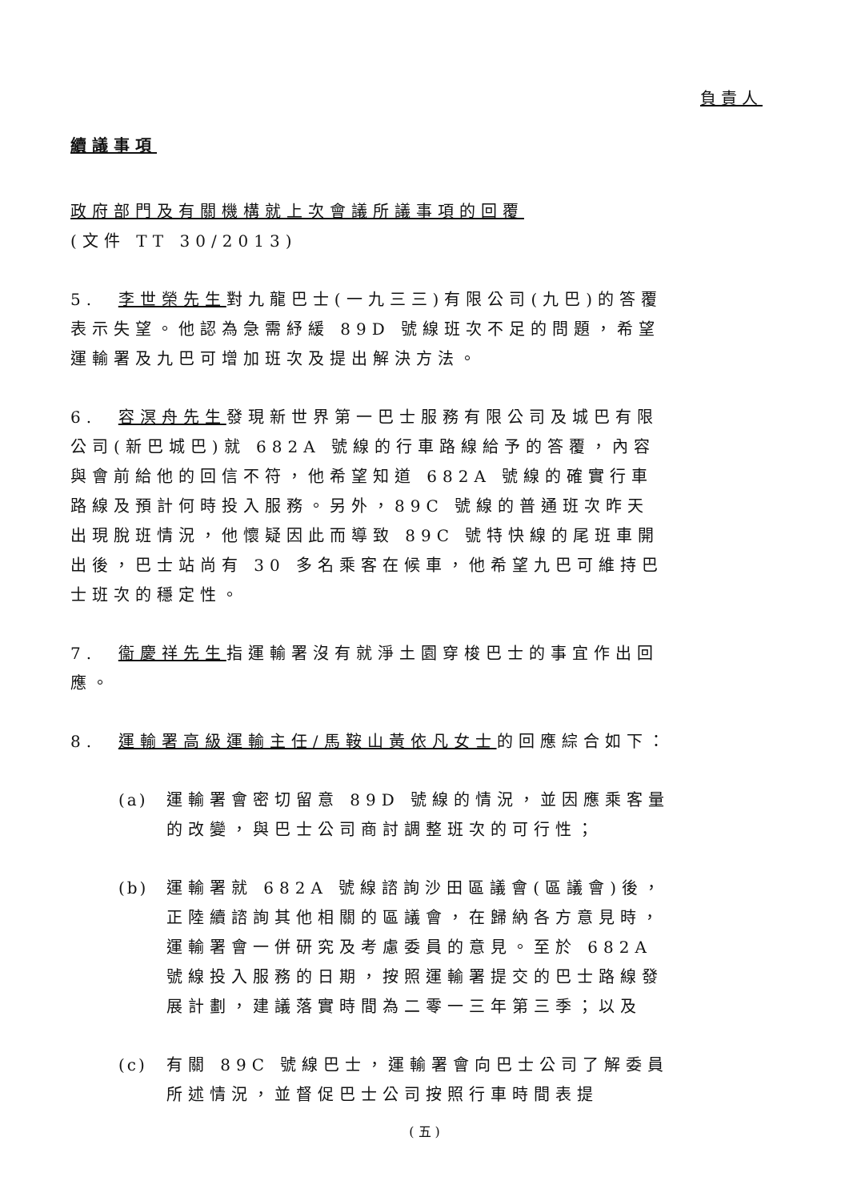負責人
續議事項
政府部門及有關機構就上次會議所議事項的回覆
(文件 TT 30/2013)
5. 李世榮先生對九龍巴士(一九三三)有限公司(九巴)的答覆表示失望。他認為急需紓緩 89D 號線班次不足的問題，希望運輸署及九巴可增加班次及提出解決方法。
6. 容溟舟先生發現新世界第一巴士服務有限公司及城巴有限公司(新巴城巴)就 682A 號線的行車路線給予的答覆，內容與會前給他的回信不符，他希望知道 682A 號線的確實行車路線及預計何時投入服務。另外，89C 號線的普通班次昨天出現脫班情況，他懷疑因此而導致 89C 號特快線的尾班車開出後，巴士站尚有 30 多名乘客在候車，他希望九巴可維持巴士班次的穩定性。
7. 衞慶祥先生指運輸署沒有就淨土園穿梭巴士的事宜作出回應。
8. 運輸署高級運輸主任/馬鞍山黃依凡女士的回應綜合如下：
(a) 運輸署會密切留意 89D 號線的情況，並因應乘客量的改變，與巴士公司商討調整班次的可行性；
(b) 運輸署就 682A 號線諮詢沙田區議會(區議會)後，正陸續諮詢其他相關的區議會，在歸納各方意見時，運輸署會一併研究及考慮委員的意見。至於 682A 號線投入服務的日期，按照運輸署提交的巴士路線發展計劃，建議落實時間為二零一三年第三季；以及
(c) 有關 89C 號線巴士，運輸署會向巴士公司了解委員所述情況，並督促巴士公司按照行車時間表提
( 五 )